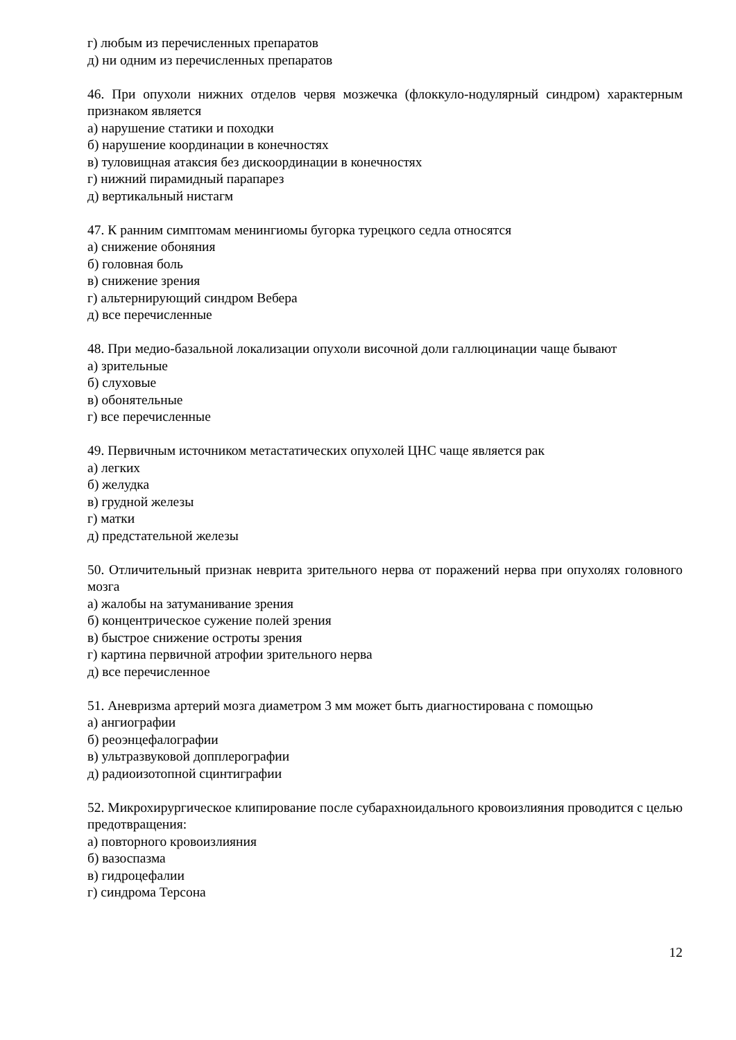г) любым из перечисленных препаратов
д) ни одним из перечисленных препаратов
46. При опухоли нижних отделов червя мозжечка (флоккуло-нодулярный синдром) характерным признаком является
а) нарушение статики и походки
б) нарушение координации в конечностях
в) туловищная атаксия без дискоординации в конечностях
г) нижний пирамидный парапарез
д) вертикальный нистагм
47. К ранним симптомам менингиомы бугорка турецкого седла относятся
а) снижение обоняния
б) головная боль
в) снижение зрения
г) альтернирующий синдром Вебера
д) все перечисленные
48. При медио-базальной локализации опухоли височной доли галлюцинации чаще бывают
а) зрительные
б) слуховые
в) обонятельные
г) все перечисленные
49. Первичным источником метастатических опухолей ЦНС чаще является рак
а) легких
б) желудка
в) грудной железы
г) матки
д) предстательной железы
50. Отличительный признак неврита зрительного нерва от поражений нерва при опухолях головного мозга
а) жалобы на затуманивание зрения
б) концентрическое сужение полей зрения
в) быстрое снижение остроты зрения
г) картина первичной атрофии зрительного нерва
д) все перечисленное
51. Аневризма артерий мозга диаметром 3 мм может быть диагностирована с помощью
а) ангиографии
б) реоэнцефалографии
в) ультразвуковой допплерографии
д) радиоизотопной сцинтиграфии
52. Микрохирургическое клипирование после субарахноидального кровоизлияния проводится с целью предотвращения:
а) повторного кровоизлияния
б) вазоспазма
в) гидроцефалии
г) синдрома Терсона
12